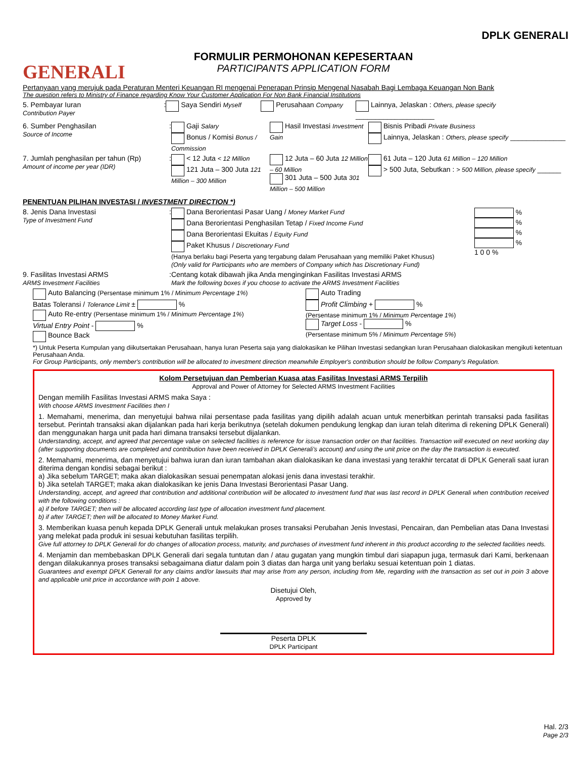GENERALI
FORMULIR PERMOHONAN KEPESERTAAN
PARTICIPANTS APPLICATION FORM
DPLK GENERALI
Pertanyaan yang merujuk pada Peraturan Menteri Keuangan RI mengenai Penerapan Prinsip Mengenal Nasabah Bagi Lembaga Keuangan Non Bank
The question refers to Ministry of Finance regarding Know Your Customer Application For Non Bank Financial Institutions
5. Pembayar Iuran
Contribution Payer
:
Saya Sendiri Myself Perusahaan Company Lainnya, Jelaskan : Others, please specify ____________________
6. Sumber Penghasilan
Source of Income
:
Gaji Salary
Bonus / Komisi Bonus / Commission
Hasil Investasi Investment Gain
Bisnis Pribadi Private Business
Lainnya, Jelaskan : Others, please specify ______________
7. Jumlah penghasilan per tahun (Rp)
Amount of income per year (IDR)
:
< 12 Juta < 12 Million
121 Juta – 300 Juta 121 Million – 300 Million
12 Juta – 60 Juta 12 Million – 60 Million
301 Juta – 500 Juta 301 Million – 500 Million
61 Juta – 120 Juta 61 Million – 120 Million
> 500 Juta, Sebutkan : > 500 Million, please specify ______
PENENTUAN PILIHAN INVESTASI / INVESTMENT DIRECTION *)
8. Jenis Dana Investasi
Type of Investment Fund
:
Dana Berorientasi Pasar Uang / Money Market Fund
Dana Berorientasi Penghasilan Tetap / Fixed Income Fund
Dana Berorientasi Ekuitas / Equity Fund
Paket Khusus / Discretionary Fund
(Hanya berlaku bagi Peserta yang tergabung dalam Perusahaan yang memiliki Paket Khusus)
(Only valid for Participants who are members of Company which has Discretionary Fund)
%
%
%
%
1 0 0 %
9. Fasilitas Investasi ARMS
ARMS Investment Facilities
:
Centang kotak dibawah jika Anda menginginkan Fasilitas Investasi ARMS
Mark the following boxes if you choose to activate the ARMS Investment Facilities
Auto Balancing (Persentase minimum 1% / Minimum Percentage 1%)
Batas Toleransi / Tolerance Limit ± %
Auto Re-entry (Persentase minimum 1% / Minimum Percentage 1%)
Virtual Entry Point - %
Bounce Back
Auto Trading
Profit Climbing + %
(Persentase minimum 1% / Minimum Percentage 1%)
Target Loss - %
(Persentase minimum 5% / Minimum Percentage 5%)
*) Untuk Peserta Kumpulan yang diikutsertakan Perusahaan, hanya Iuran Peserta saja yang dialokasikan ke Pilihan Investasi sedangkan Iuran Perusahaan dialokasikan mengikuti ketentuan Perusahaan Anda.
For Group Participants, only member's contribution will be allocated to investment direction meanwhile Employer's contribution should be follow Company's Regulation.
Kolom Persetujuan dan Pemberian Kuasa atas Fasilitas Investasi ARMS Terpilih
Approval and Power of Attorney for Selected ARMS Investment Facilities
Dengan memilih Fasilitas Investasi ARMS maka Saya :
With choose ARMS Investment Facilities then I
1. Memahami, menerima, dan menyetujui bahwa nilai persentase pada fasilitas yang dipilih adalah acuan untuk menerbitkan perintah transaksi pada fasilitas tersebut. Perintah transaksi akan dijalankan pada hari kerja berikutnya (setelah dokumen pendukung lengkap dan iuran telah diterima di rekening DPLK Generali) dan menggunakan harga unit pada hari dimana transaksi tersebut dijalankan.
Understanding, accept, and agreed that percentage value on selected facilities is reference for issue transaction order on that facilities. Transaction will executed on next working day (after supporting documents are completed and contribution have been received in DPLK Generali's account) and using the unit price on the day the transaction is executed.
2. Memahami, menerima, dan menyetujui bahwa iuran dan iuran tambahan akan dialokasikan ke dana investasi yang terakhir tercatat di DPLK Generali saat iuran diterima dengan kondisi sebagai berikut :
a) Jika sebelum TARGET; maka akan dialokasikan sesuai penempatan alokasi jenis dana investasi terakhir.
b) Jika setelah TARGET; maka akan dialokasikan ke jenis Dana Investasi Berorientasi Pasar Uang.
Understanding, accept, and agreed that contribution and additional contribution will be allocated to investment fund that was last record in DPLK Generali when contribution received with the following conditions :
a) if before TARGET; then will be allocated according last type of allocation investment fund placement.
b) if after TARGET; then will be allocated to Money Market Fund.
3. Memberikan kuasa penuh kepada DPLK Generali untuk melakukan proses transaksi Perubahan Jenis Investasi, Pencairan, dan Pembelian atas Dana Investasi yang melekat pada produk ini sesuai kebutuhan fasilitas terpilih.
Give full attorney to DPLK Generali for do changes of allocation process, maturity, and purchases of investment fund inherent in this product according to the selected facilities needs.
4. Menjamin dan membebaskan DPLK Generali dari segala tuntutan dan / atau gugatan yang mungkin timbul dari siapapun juga, termasuk dari Kami, berkenaan dengan dilakukannya proses transaksi sebagaimana diatur dalam poin 3 diatas dan harga unit yang berlaku sesuai ketentuan poin 1 diatas.
Guarantees and exempt DPLK Generali for any claims and/or lawsuits that may arise from any person, including from Me, regarding with the transaction as set out in poin 3 above and applicable unit price in accordance with poin 1 above.
Disetujui Oleh,
Approved by
Peserta DPLK
DPLK Participant
Hal. 2/3
Page 2/3